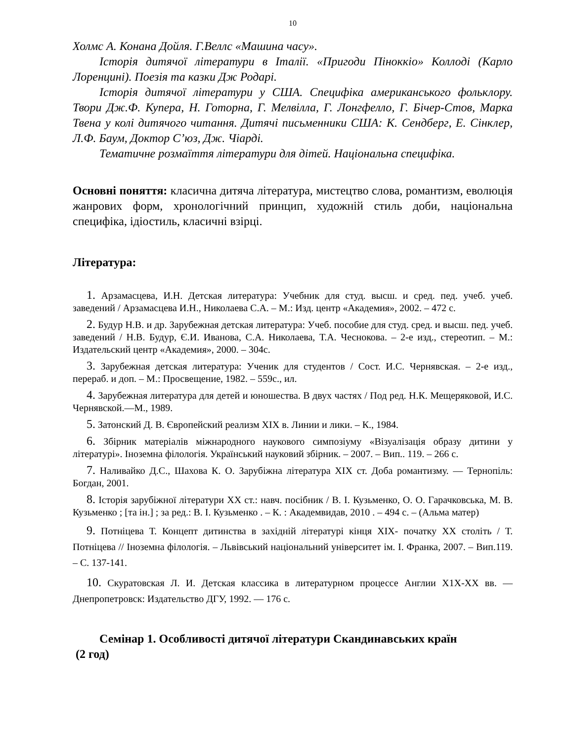10
Холмс А. Конана Дойля. Г.Веллс «Машина часу».
Історія дитячої літератури в Італії. «Пригоди Піноккіо» Коллоді (Карло Лоренцині). Поезія та казки Дж Родарі.
Історія дитячої літератури у США. Специфіка американського фольклору. Твори Дж.Ф. Купера, Н. Готорна, Г. Мелвілла, Г. Лонгфелло, Г. Бічер-Стов, Марка Твена у колі дитячого читання. Дитячі письменники США: К. Сендберг, Е. Сінклер, Л.Ф. Баум, Доктор С’юз, Дж. Чіарді.
Тематичне розмаїття літератури для дітей. Національна специфіка.
Основні поняття: класична дитяча література, мистецтво слова, романтизм, еволюція жанрових форм, хронологічний принцип, художній стиль доби, національна специфіка, ідіостиль, класичні взірці.
Література:
1. Арзамасцева, И.Н. Детская литература: Учебник для студ. высш. и сред. пед. учеб. учеб. заведений / Арзамасцева И.Н., Николаева С.А. – М.: Изд. центр «Академия», 2002. – 472 с.
2. Будур Н.В. и др. Зарубежная детская литература: Учеб. пособие для студ. сред. и высш. пед. учеб. заведений / Н.В. Будур, Є.И. Иванова, С.А. Николаева, Т.А. Чеснокова. – 2-е изд., стереотип. – М.: Издательский центр «Академия», 2000. – 304с.
3. Зарубежная детская литература: Ученик для студентов / Сост. И.С. Чернявская. – 2-е изд., перераб. и доп. – М.: Просвещение, 1982. – 559с., ил.
4. Зарубежная литература для детей и юношества. В двух частях / Под ред. Н.К. Мещеряковой, И.С. Чернявской.—М., 1989.
5. Затонский Д. В. Європейский реализм XIX в. Линии и лики. – К., 1984.
6. Збірник матеріалів міжнародного наукового симпозіуму «Візуалізація образу дитини у літературі». Іноземна філологія. Український науковий збірник. – 2007. – Вип.. 119. – 266 с.
7. Наливайко Д.С., Шахова К. О. Зарубіжна література XIX ст. Доба романтизму. — Тернопіль: Богдан, 2001.
8. Історія зарубіжної літератури XX ст.: навч. посібник / В. І. Кузьменко, О. О. Гарачковська, М. В. Кузьменко ; [та ін.] ; за ред.: В. І. Кузьменко . – К. : Академвидав, 2010 . – 494 с. – (Альма матер)
9. Потніцева Т. Концепт дитинства в західній літературі кінця ХІХ- початку ХХ століть / Т. Потніцева // Іноземна філологія. – Львівський національний університет ім. І. Франка, 2007. – Вип.119. – С. 137-141.
10. Скуратовская Л. И. Детская классика в литературном процессе Англии Х1Х-ХХ вв. — Днепропетровск: Издательство ДГУ, 1992. — 176 с.
Семінар 1. Особливості дитячої літератури Скандинавських країн
(2 год)